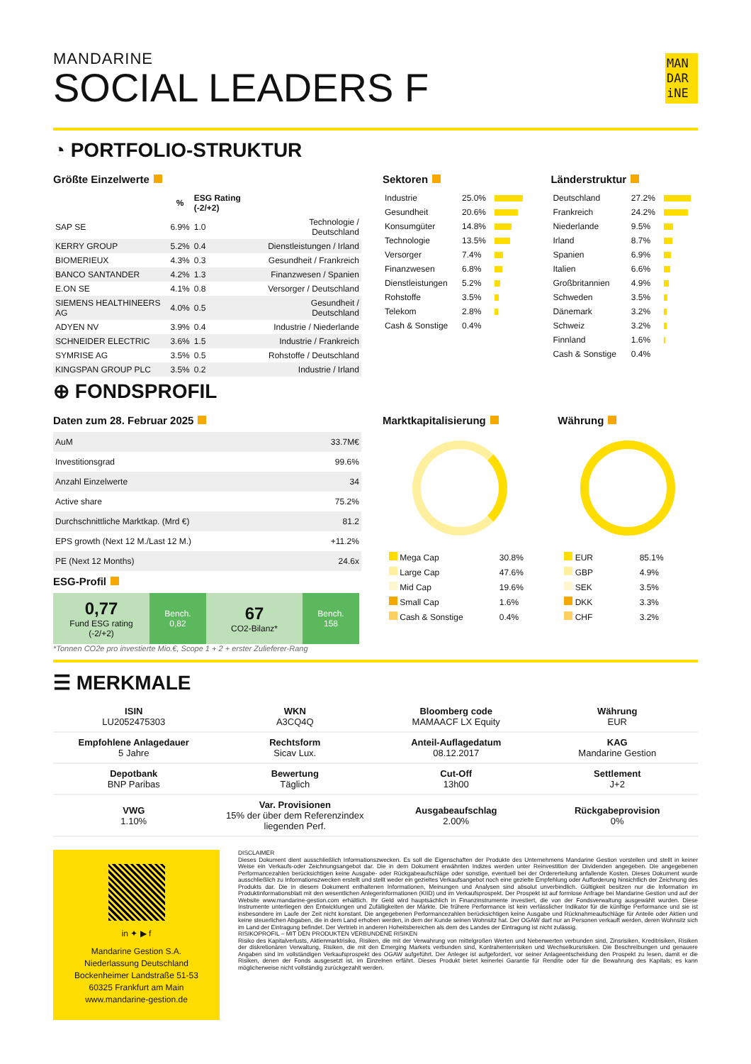MANDARINE
SOCIAL LEADERS F
MAN DAR iNE
◔ PORTFOLIO-STRUKTUR
Größte Einzelwerte
| | % | ESG Rating (-2/+2) | |
| --- | --- | --- | --- |
| SAP SE | 6.9% | 1.0 | Technologie / Deutschland |
| KERRY GROUP | 5.2% | 0.4 | Dienstleistungen / Irland |
| BIOMERIEUX | 4.3% | 0.3 | Gesundheit / Frankreich |
| BANCO SANTANDER | 4.2% | 1.3 | Finanzwesen / Spanien |
| E.ON SE | 4.1% | 0.8 | Versorger / Deutschland |
| SIEMENS HEALTHINEERS AG | 4.0% | 0.5 | Gesundheit / Deutschland |
| ADYEN NV | 3.9% | 0.4 | Industrie / Niederlande |
| SCHNEIDER ELECTRIC | 3.6% | 1.5 | Industrie / Frankreich |
| SYMRISE AG | 3.5% | 0.5 | Rohstoffe / Deutschland |
| KINGSPAN GROUP PLC | 3.5% | 0.2 | Industrie / Irland |
Sektoren
| Industrie | 25.0% | |
| Gesundheit | 20.6% | |
| Konsumgüter | 14.8% | |
| Technologie | 13.5% | |
| Versorger | 7.4% | |
| Finanzwesen | 6.8% | |
| Dienstleistungen | 5.2% | |
| Rohstoffe | 3.5% | |
| Telekom | 2.8% | |
| Cash & Sonstige | 0.4% | |
Länderstruktur
| Deutschland | 27.2% | |
| Frankreich | 24.2% | |
| Niederlande | 9.5% | |
| Irland | 8.7% | |
| Spanien | 6.9% | |
| Italien | 6.6% | |
| Großbritannien | 4.9% | |
| Schweden | 3.5% | |
| Dänemark | 3.2% | |
| Schweiz | 3.2% | |
| Finnland | 1.6% | |
| Cash & Sonstige | 0.4% | |
⊕ FONDSPROFIL
Daten zum 28. Februar 2025
| AuM | 33.7M€ |
| Investitionsgrad | 99.6% |
| Anzahl Einzelwerte | 34 |
| Active share | 75.2% |
| Durchschnittliche Marktkap. (Mrd €) | 81.2 |
| EPS growth (Next 12 M./Last 12 M.) | +11.2% |
| PE (Next 12 Months) | 24.6x |
ESG-Profil
0,77
Fund ESG rating
(-2/+2)
Bench.
0,82
67
CO2-Bilanz*
Bench.
158
*Tonnen CO2e pro investierte Mio.€, Scope 1 + 2 + erster Zulieferer-Rang
Marktkapitalisierung
| Mega Cap | 30.8% |
| Large Cap | 47.6% |
| Mid Cap | 19.6% |
| Small Cap | 1.6% |
| Cash & Sonstige | 0.4% |
Währung
| EUR | 85.1% |
| GBP | 4.9% |
| SEK | 3.5% |
| DKK | 3.3% |
| CHF | 3.2% |
☰ MERKMALE
| ISIN LU2052475303 | WKN A3CQ4Q | Bloomberg code MAMAACF LX Equity | Währung EUR |
| Empfohlene Anlagedauer 5 Jahre | Rechtsform Sicav Lux. | Anteil-Auflagedatum 08.12.2017 | KAG Mandarine Gestion |
| Depotbank BNP Paribas | Bewertung Täglich | Cut-Off 13h00 | Settlement J+2 |
| VWG 1.10% | Var. Provisionen 15% der über dem Referenzindex liegenden Perf. | Ausgabeaufschlag 2.00% | Rückgabeprovision 0% |
in ✦ ▶ f
Mandarine Gestion S.A.
Niederlassung Deutschland
Bockenheimer Landstraße 51-53
60325 Frankfurt am Main
www.mandarine-gestion.de
DISCLAIMER
Dieses Dokument dient ausschließlich Informationszwecken. Es soll die Eigenschaften der Produkte des Unternehmens Mandarine Gestion vorstellen und stellt in keiner Weise ein Verkaufs-oder Zeichnungsangebot dar. Die in dem Dokument erwähnten Indizes werden unter Reinvestition der Dividenden angegeben. Die angegebenen Performancezahlen berücksichtigen keine Ausgabe- oder Rückgabeaufschläge oder sonstige, eventuell bei der Ordererteilung anfallende Kosten. Dieses Dokument wurde ausschließlich zu Informationszwecken erstellt und stellt weder ein gezieltes Verkaufsangebot noch eine gezielte Empfehlung oder Aufforderung hinsichtlich der Zeichnung des Produkts dar. Die in diesem Dokument enthaltenen Informationen, Meinungen und Analysen sind absolut unverbindlich. Gültigkeit besitzen nur die Information im Produktinformationsblatt mit den wesentlichen Anlegerinformationen (KIID) und im Verkaufsprospekt. Der Prospekt ist auf formlose Anfrage bei Mandarine Gestion und auf der Website www.mandarine-gestion.com erhältlich. Ihr Geld wird hauptsächlich in Finanzinstrumente investiert, die von der Fondsverwaltung ausgewählt wurden. Diese Instrumente unterliegen den Entwicklungen und Zufälligkeiten der Märkte. Die frühere Performance ist kein verlässlicher Indikator für die künftige Performance und sie ist insbesondere im Laufe der Zeit nicht konstant. Die angegebenen Performancezahlen berücksichtigen keine Ausgabe und Rücknahmeaufschläge für Anteile oder Aktien und keine steuerlichen Abgaben, die in dem Land erhoben werden, in dem der Kunde seinen Wohnsitz hat. Der OGAW darf nur an Personen verkauft werden, deren Wohnsitz sich im Land der Eintragung befindet. Der Vertrieb in anderen Hoheitsbereichen als dem des Landes der Eintragung ist nicht zulässig.
RISIKOPROFIL – MIT DEN PRODUKTEN VERBUNDENE RISIKEN
Risiko des Kapitalverlusts, Aktienmarktrisiko, Risiken, die mit der Verwahrung von mittelgroßen Werten und Nebenwerten verbunden sind, Zinsrisiken, Kreditrisiken, Risiken der diskretionären Verwaltung, Risiken, die mit den Emerging Markets verbunden sind, Kontrahentenrisiken und Wechselkursrisiken. Die Beschreibungen und genauere Angaben sind im vollständigen Verkaufsprospekt des OGAW aufgeführt. Der Anleger ist aufgefordert, vor seiner Anlageentscheidung den Prospekt zu lesen, damit er die Risiken, denen der Fonds ausgesetzt ist, im Einzelnen erfährt. Dieses Produkt bietet keinerlei Garantie für Rendite oder für die Bewahrung des Kapitals; es kann möglicherweise nicht vollständig zurückgezahlt werden.